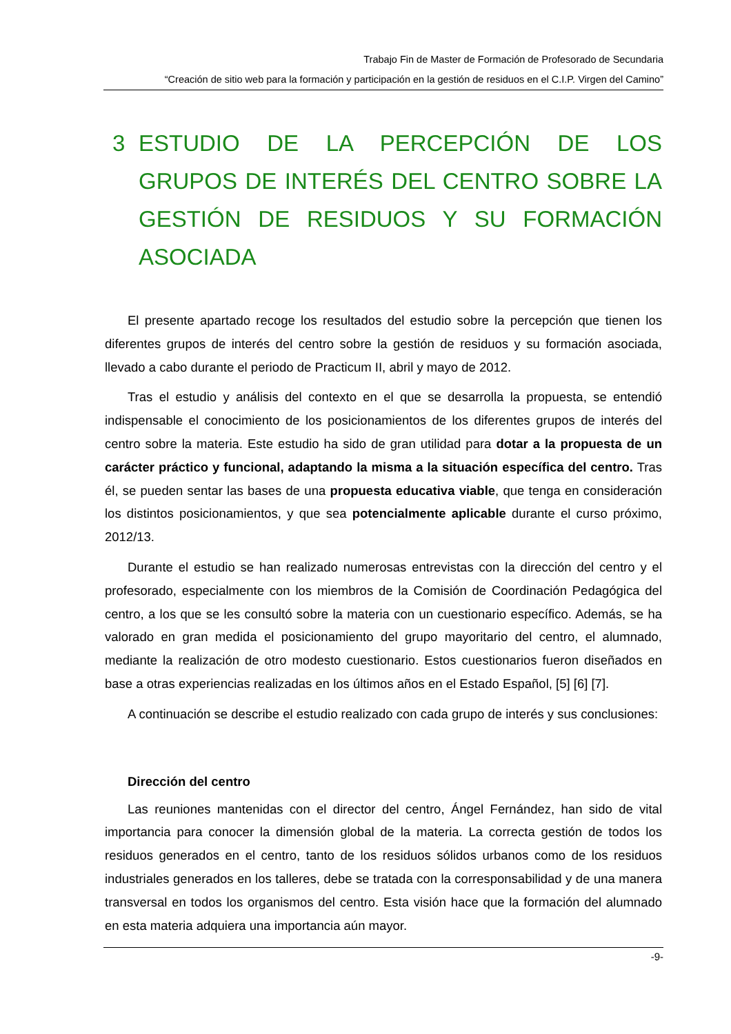Trabajo Fin de Master de Formación de Profesorado de Secundaria
“Creación de sitio web para la formación y participación en la gestión de residuos en el C.I.P. Virgen del Camino”
3 ESTUDIO DE LA PERCEPCIÓN DE LOS GRUPOS DE INTERÉS DEL CENTRO SOBRE LA GESTIÓN DE RESIDUOS Y SU FORMACIÓN ASOCIADA
El presente apartado recoge los resultados del estudio sobre la percepción que tienen los diferentes grupos de interés del centro sobre la gestión de residuos y su formación asociada, llevado a cabo durante el periodo de Practicum II, abril y mayo de 2012.
Tras el estudio y análisis del contexto en el que se desarrolla la propuesta, se entendió indispensable el conocimiento de los posicionamientos de los diferentes grupos de interés del centro sobre la materia. Este estudio ha sido de gran utilidad para dotar a la propuesta de un carácter práctico y funcional, adaptando la misma a la situación específica del centro. Tras él, se pueden sentar las bases de una propuesta educativa viable, que tenga en consideración los distintos posicionamientos, y que sea potencialmente aplicable durante el curso próximo, 2012/13.
Durante el estudio se han realizado numerosas entrevistas con la dirección del centro y el profesorado, especialmente con los miembros de la Comisión de Coordinación Pedagógica del centro, a los que se les consultó sobre la materia con un cuestionario específico. Además, se ha valorado en gran medida el posicionamiento del grupo mayoritario del centro, el alumnado, mediante la realización de otro modesto cuestionario. Estos cuestionarios fueron diseñados en base a otras experiencias realizadas en los últimos años en el Estado Español, [5] [6] [7].
A continuación se describe el estudio realizado con cada grupo de interés y sus conclusiones:
Dirección del centro
Las reuniones mantenidas con el director del centro, Ángel Fernández, han sido de vital importancia para conocer la dimensión global de la materia. La correcta gestión de todos los residuos generados en el centro, tanto de los residuos sólidos urbanos como de los residuos industriales generados en los talleres, debe se tratada con la corresponsabilidad y de una manera transversal en todos los organismos del centro. Esta visión hace que la formación del alumnado en esta materia adquiera una importancia aún mayor.
-9-